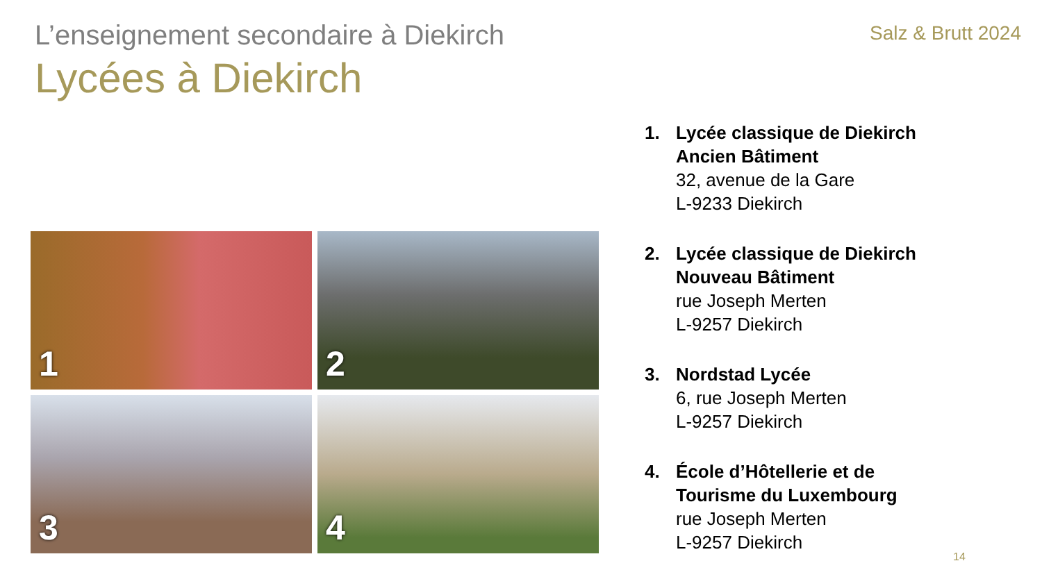L’enseignement secondaire à Diekirch
Salz & Brutt 2024
Lycées à Diekirch
1
2
3
4
1. Lycée classique de Diekirch
Ancien Bâtiment
32, avenue de la Gare
L-9233 Diekirch
2. Lycée classique de Diekirch
Nouveau Bâtiment
rue Joseph Merten
L-9257 Diekirch
3. Nordstad Lycée
6, rue Joseph Merten
L-9257 Diekirch
4. École d’Hôtellerie et de
Tourisme du Luxembourg
rue Joseph Merten
L-9257 Diekirch
14